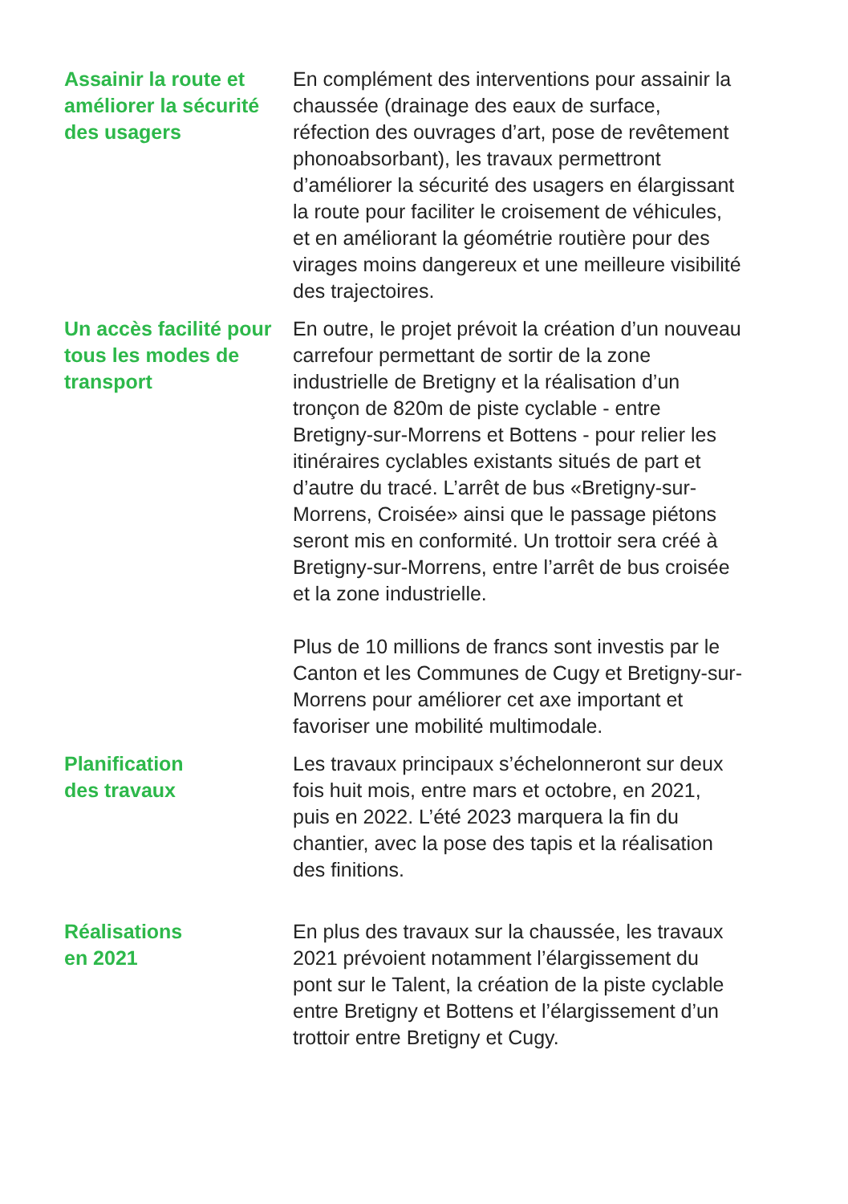Assainir la route et améliorer la sécurité des usagers
En complément des interventions pour assainir la chaussée (drainage des eaux de surface, réfection des ouvrages d’art, pose de revêtement phonoabsorbant), les travaux permettront d’améliorer la sécurité des usagers en élargissant la route pour faciliter le croisement de véhicules, et en améliorant la géométrie routière pour des virages moins dangereux et une meilleure visibilité des trajectoires.
Un accès facilité pour tous les modes de transport
En outre, le projet prévoit la création d’un nouveau carrefour permettant de sortir de la zone industrielle de Bretigny et la réalisation d’un tronçon de 820m de piste cyclable - entre Bretigny-sur-Morrens et Bottens - pour relier les itinéraires cyclables existants situés de part et d’autre du tracé. L’arrêt de bus «Bretigny-sur-Morrens, Croisée» ainsi que le passage piétons seront mis en conformité. Un trottoir sera créé à Bretigny-sur-Morrens, entre l’arrêt de bus croisée et la zone industrielle.
Plus de 10 millions de francs sont investis par le Canton et les Communes de Cugy et Bretigny-sur-Morrens pour améliorer cet axe important et favoriser une mobilité multimodale.
Planification
des travaux
Les travaux principaux s’échelonneront sur deux fois huit mois, entre mars et octobre, en 2021, puis en 2022. L’été 2023 marquera la fin du chantier, avec la pose des tapis et la réalisation des finitions.
Réalisations
en 2021
En plus des travaux sur la chaussée, les travaux 2021 prévoient notamment l’élargissement du pont sur le Talent, la création de la piste cyclable entre Bretigny et Bottens et l’élargissement d’un trottoir entre Bretigny et Cugy.